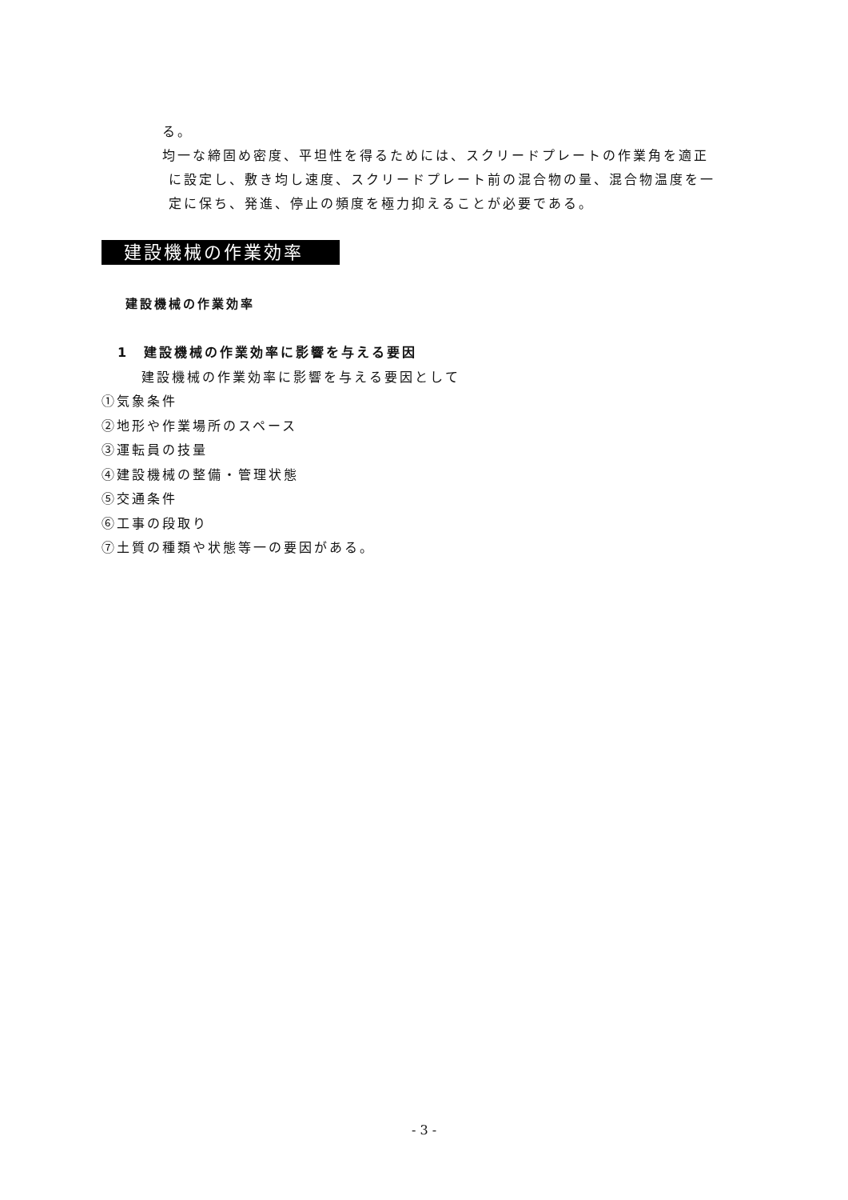る。
均一な締固め密度、平坦性を得るためには、スクリードプレートの作業角を適正
に設定し、敷き均し速度、スクリードプレート前の混合物の量、混合物温度を一
定に保ち、発進、停止の頻度を極力抑えることが必要である。
建設機械の作業効率
建設機械の作業効率
1　建設機械の作業効率に影響を与える要因
建設機械の作業効率に影響を与える要因として
①気象条件
②地形や作業場所のスペース
③運転員の技量
④建設機械の整備・管理状態
⑤交通条件
⑥工事の段取り
⑦土質の種類や状態等一の要因がある。
- 3 -